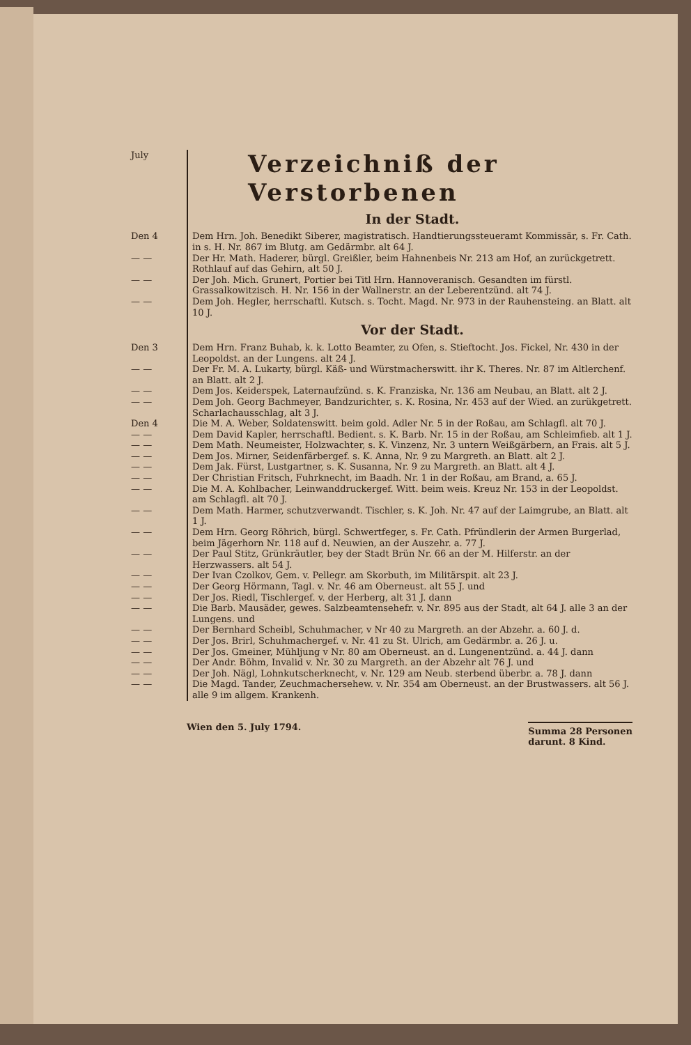July
Verzeichniß der Verstorbenen
In der Stadt.
Den 4 Dem Hrn. Joh. Benedikt Siberer, magistratisch. Handtierungssteueramt Kommissär, s. Fr. Cath. in s. H. Nr. 867 im Blutg. am Gedärmbr. alt 64 J.
— — Der Hr. Math. Haderer, bürgl. Greißler, beim Hahnenbeis Nr. 213 am Hof, an zurückgetrett. Rothlauf auf das Gehirn, alt 50 J.
— — Der Joh. Mich. Grunert, Portier bei Titl Hrn. Hannoveranisch. Gesandten im fürstl. Grassalkowitzisch. H. Nr. 156 in der Wallnerstr. an der Leberentzünd. alt 74 J.
— — Dem Joh. Hegler, herrschaftl. Kutsch. s. Tocht. Magd. Nr. 973 in der Rauhensteing. an Blatt. alt 10 J.
Vor der Stadt.
Den 3 Dem Hrn. Franz Buhab, k. k. Lotto Beamter, zu Ofen, s. Stieftocht. Jos. Fickel, Nr. 430 in der Leopoldst. an der Lungens. alt 24 J.
— — Der Fr. M. A. Lukarty, bürgl. Käß- und Würstmacherswitt. ihr K. Theres. Nr. 87 im Altlerchenf. an Blatt. alt 2 J.
— — Dem Jos. Keiderspek, Laternaufzünd. s. K. Franziska, Nr. 136 am Neubau, an Blatt. alt 2 J.
— — Dem Joh. Georg Bachmeyer, Bandzurichter, s. K. Rosina, Nr. 453 auf der Wied. an zurükgetrett. Scharlachausschlag, alt 3 J.
Den 4 Die M. A. Weber, Soldatenswitt. beim gold. Adler Nr. 5 in der Roßau, am Schlagfl. alt 70 J.
— — Dem David Kapler, herrschaftl. Bedient. s. K. Barb. Nr. 15 in der Roßau, am Schleimfieb. alt 1 J.
— — Dem Math. Neumeister, Holzwachter, s. K. Vinzenz, Nr. 3 untern Weißgärbern, an Frais. alt 5 J.
— — Dem Jos. Mirner, Seidenfärbergef. s. K. Anna, Nr. 9 zu Margreth. an Blatt. alt 2 J.
— — Dem Jak. Fürst, Lustgartner, s. K. Susanna, Nr. 9 zu Margreth. an Blatt. alt 4 J.
— — Der Christian Fritsch, Fuhrknecht, im Baadh. Nr. 1 in der Roßau, am Brand, a. 65 J.
— — Die M. A. Kohlbacher, Leinwanddruckergef. Witt. beim weis. Kreuz Nr. 153 in der Leopoldst. am Schlagfl. alt 70 J.
— — Dem Math. Harmer, schutzverwandt. Tischler, s. K. Joh. Nr. 47 auf der Laimgrube, an Blatt. alt 1 J.
— — Dem Hrn. Georg Röhrich, bürgl. Schwertfeger, s. Fr. Cath. Pfründlerin der Armen Burgerlad, beim Jägerhorn Nr. 118 auf d. Neuwien, an der Auszehr. a. 77 J.
— — Der Paul Stitz, Grünkräutler, bey der Stadt Brün Nr. 66 an der M. Hilferstr. an der Herzwassers. alt 54 J.
— — Der Ivan Czolkov, Gem. v. Pellegr. am Skorbuth, im Militärspit. alt 23 J.
— — Der Georg Hörmann, Tagl. v. Nr. 46 am Oberneust. alt 55 J. und
— — Der Jos. Riedl, Tischlergef. v. der Herberg, alt 31 J. dann
— — Die Barb. Mausäder, gewes. Salzbeamtensehefr. v. Nr. 895 aus der Stadt, alt 64 J. alle 3 an der Lungens. und
— — Der Bernhard Scheibl, Schuhmacher, v Nr 40 zu Margreth. an der Abzehr. a. 60 J. d.
— — Der Jos. Brirl, Schuhmachergef. v. Nr. 41 zu St. Ulrich, am Gedärmbr. a. 26 J. u.
— — Der Jos. Gmeiner, Mühljung v Nr. 80 am Oberneust. an d. Lungenentzünd. a. 44 J. dann
— — Der Andr. Böhm, Invalid v. Nr. 30 zu Margreth. an der Abzehr alt 76 J. und
— — Der Joh. Nägl, Lohnkutscherknecht, v. Nr. 129 am Neub. sterbend überbr. a. 78 J. dann
— — Die Magd. Tander, Zeuchmachersehew. v. Nr. 354 am Oberneust. an der Brustwassers. alt 56 J. alle 9 im allgem. Krankenh.
Wien den 5. July 1794.
Summa 28 Personen
darunt. 8 Kind.